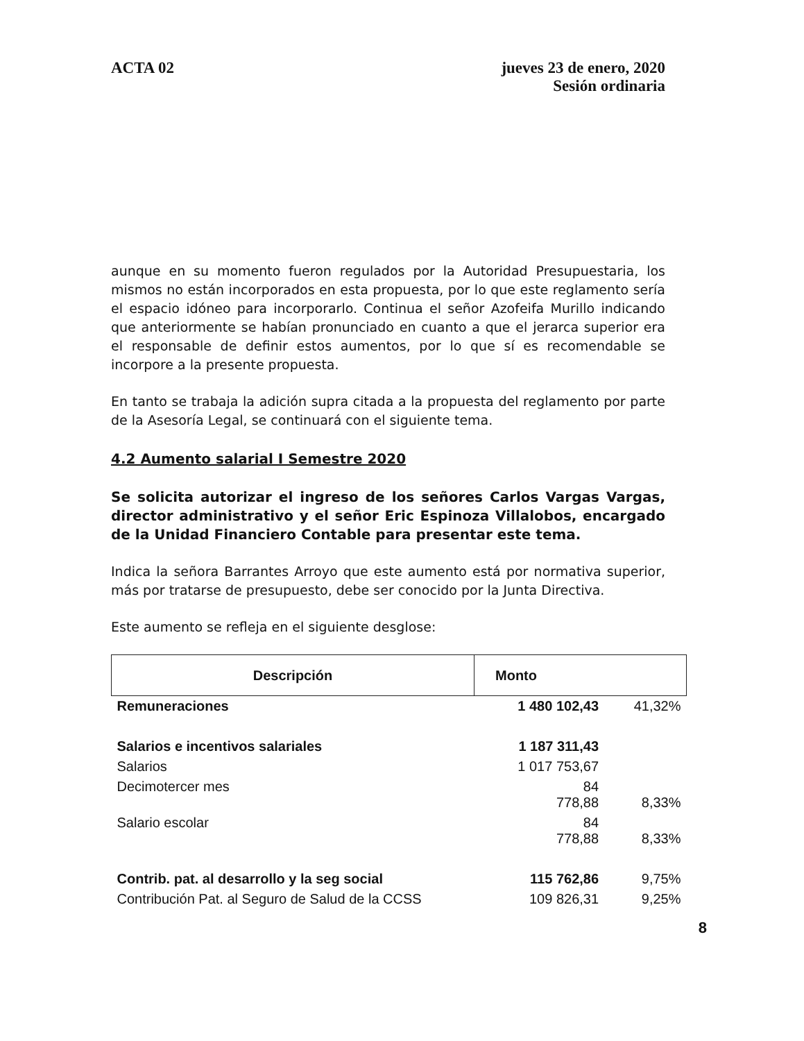ACTA 02 jueves 23 de enero, 2020
Sesión ordinaria
aunque en su momento fueron regulados por la Autoridad Presupuestaria, los mismos no están incorporados en esta propuesta, por lo que este reglamento sería el espacio idóneo para incorporarlo. Continua el señor Azofeifa Murillo indicando que anteriormente se habían pronunciado en cuanto a que el jerarca superior era el responsable de definir estos aumentos, por lo que sí es recomendable se incorpore a la presente propuesta.
En tanto se trabaja la adición supra citada a la propuesta del reglamento por parte de la Asesoría Legal, se continuará con el siguiente tema.
4.2 Aumento salarial I Semestre 2020
Se solicita autorizar el ingreso de los señores Carlos Vargas Vargas, director administrativo y el señor Eric Espinoza Villalobos, encargado de la Unidad Financiero Contable para presentar este tema.
Indica la señora Barrantes Arroyo que este aumento está por normativa superior, más por tratarse de presupuesto, debe ser conocido por la Junta Directiva.
Este aumento se refleja en el siguiente desglose:
| Descripción | Monto | |
| --- | --- | --- |
| Remuneraciones | 1 480 102,43 | 41,32% |
| Salarios e incentivos salariales | 1 187 311,43 | |
| Salarios | 1 017 753,67 | |
| Decimotercer mes | 84 778,88 | 8,33% |
| Salario escolar | 84 778,88 | 8,33% |
| Contrib. pat. al desarrollo y la seg social | 115 762,86 | 9,75% |
| Contribución Pat. al Seguro de Salud de la CCSS | 109 826,31 | 9,25% |
8